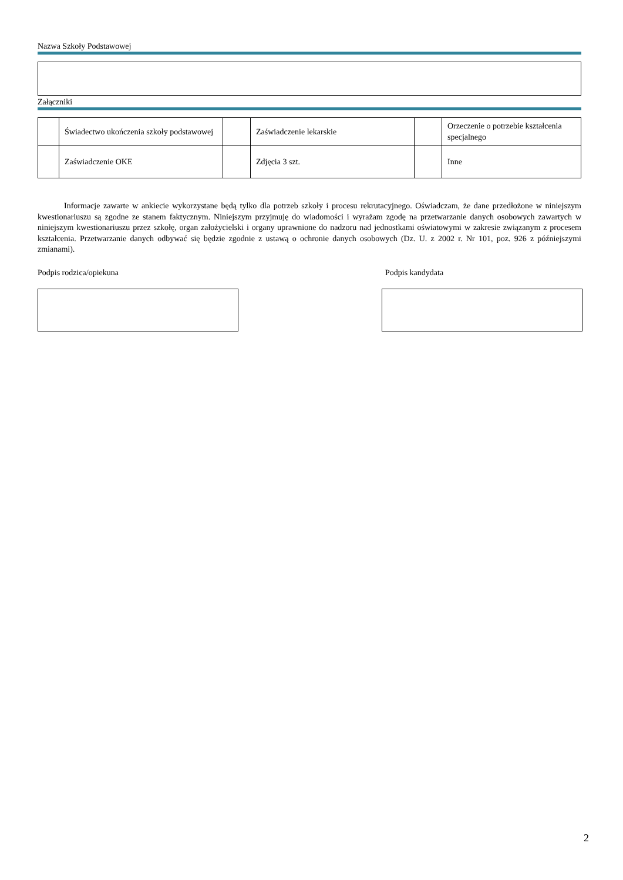Nazwa Szkoły Podstawowej
Załączniki
| | Świadectwo ukończenia szkoły podstawowej | | Zaświadczenie lekarskie | | Orzeczenie o potrzebie kształcenia specjalnego |
| | Zaświadczenie OKE | | Zdjęcia 3 szt. | | Inne |
Informacje zawarte w ankiecie wykorzystane będą tylko dla potrzeb szkoły i procesu rekrutacyjnego. Oświadczam, że dane przedłożone w niniejszym kwestionariuszu są zgodne ze stanem faktycznym. Niniejszym przyjmuję do wiadomości i wyrażam zgodę na przetwarzanie danych osobowych zawartych w niniejszym kwestionariuszu przez szkołę, organ założycielski i organy uprawnione do nadzoru nad jednostkami oświatowymi w zakresie związanym z procesem kształcenia. Przetwarzanie danych odbywać się będzie zgodnie z ustawą o ochronie danych osobowych (Dz. U. z 2002 r. Nr 101, poz. 926 z późniejszymi zmianami).
Podpis rodzica/opiekuna Podpis kandydata
2